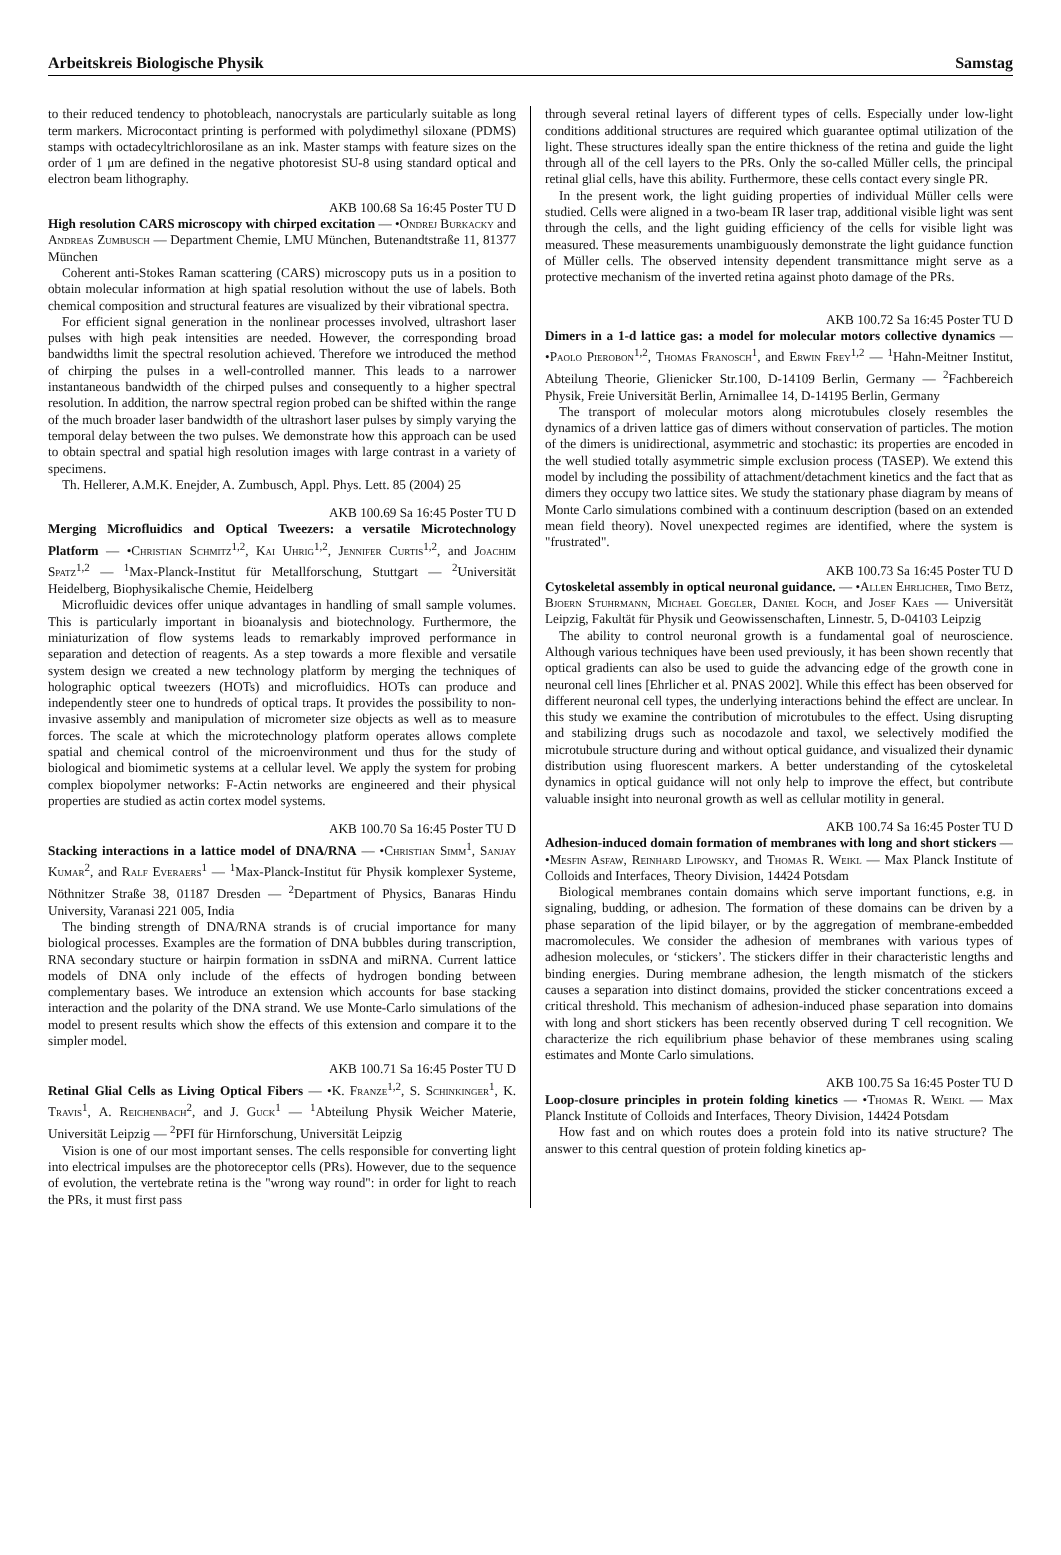Arbeitskreis Biologische Physik Samstag
to their reduced tendency to photobleach, nanocrystals are particularly suitable as long term markers. Microcontact printing is performed with polydimethyl siloxane (PDMS) stamps with octadecyltrichlorosilane as an ink. Master stamps with feature sizes on the order of 1 μm are defined in the negative photoresist SU-8 using standard optical and electron beam lithography.
AKB 100.68 Sa 16:45 Poster TU D
High resolution CARS microscopy with chirped excitation — •Ondrej Burkacky and Andreas Zumbusch — Department Chemie, LMU München, Butenandtstraße 11, 81377 München
Coherent anti-Stokes Raman scattering (CARS) microscopy puts us in a position to obtain molecular information at high spatial resolution without the use of labels. Both chemical composition and structural features are visualized by their vibrational spectra.
For efficient signal generation in the nonlinear processes involved, ultrashort laser pulses with high peak intensities are needed. However, the corresponding broad bandwidths limit the spectral resolution achieved. Therefore we introduced the method of chirping the pulses in a well-controlled manner. This leads to a narrower instantaneous bandwidth of the chirped pulses and consequently to a higher spectral resolution. In addition, the narrow spectral region probed can be shifted within the range of the much broader laser bandwidth of the ultrashort laser pulses by simply varying the temporal delay between the two pulses. We demonstrate how this approach can be used to obtain spectral and spatial high resolution images with large contrast in a variety of specimens.
Th. Hellerer, A.M.K. Enejder, A. Zumbusch, Appl. Phys. Lett. 85 (2004) 25
AKB 100.69 Sa 16:45 Poster TU D
Merging Microfluidics and Optical Tweezers: a versatile Microtechnology Platform — •Christian Schmitz<sup>1,2</sup>, Kai Uhrig<sup>1,2</sup>, Jennifer Curtis<sup>1,2</sup>, and Joachim Spatz<sup>1,2</sup> — <sup>1</sup>Max-Planck-Institut für Metallforschung, Stuttgart — <sup>2</sup>Universität Heidelberg, Biophysikalische Chemie, Heidelberg
Microfluidic devices offer unique advantages in handling of small sample volumes. This is particularly important in bioanalysis and biotechnology. Furthermore, the miniaturization of flow systems leads to remarkably improved performance in separation and detection of reagents. As a step towards a more flexible and versatile system design we created a new technology platform by merging the techniques of holographic optical tweezers (HOTs) and microfluidics. HOTs can produce and independently steer one to hundreds of optical traps. It provides the possibility to non-invasive assembly and manipulation of micrometer size objects as well as to measure forces. The scale at which the microtechnology platform operates allows complete spatial and chemical control of the microenvironment und thus for the study of biological and biomimetic systems at a cellular level. We apply the system for probing complex biopolymer networks: F-Actin networks are engineered and their physical properties are studied as actin cortex model systems.
AKB 100.70 Sa 16:45 Poster TU D
Stacking interactions in a lattice model of DNA/RNA — •Christian Simm<sup>1</sup>, Sanjay Kumar<sup>2</sup>, and Ralf Everaers<sup>1</sup> — <sup>1</sup>Max-Planck-Institut für Physik komplexer Systeme, Nöthnitzer Straße 38, 01187 Dresden — <sup>2</sup>Department of Physics, Banaras Hindu University, Varanasi 221 005, India
The binding strength of DNA/RNA strands is of crucial importance for many biological processes. Examples are the formation of DNA bubbles during transcription, RNA secondary stucture or hairpin formation in ssDNA and miRNA. Current lattice models of DNA only include of the effects of hydrogen bonding between complementary bases. We introduce an extension which accounts for base stacking interaction and the polarity of the DNA strand. We use Monte-Carlo simulations of the model to present results which show the effects of this extension and compare it to the simpler model.
AKB 100.71 Sa 16:45 Poster TU D
Retinal Glial Cells as Living Optical Fibers — •K. Franze<sup>1,2</sup>, S. Schinkinger<sup>1</sup>, K. Travis<sup>1</sup>, A. Reichenbach<sup>2</sup>, and J. Guck<sup>1</sup> — <sup>1</sup>Abteilung Physik Weicher Materie, Universität Leipzig — <sup>2</sup>PFI für Hirnforschung, Universität Leipzig
Vision is one of our most important senses. The cells responsible for converting light into electrical impulses are the photoreceptor cells (PRs). However, due to the sequence of evolution, the vertebrate retina is the "wrong way round": in order for light to reach the PRs, it must first pass
through several retinal layers of different types of cells. Especially under low-light conditions additional structures are required which guarantee optimal utilization of the light. These structures ideally span the entire thickness of the retina and guide the light through all of the cell layers to the PRs. Only the so-called Müller cells, the principal retinal glial cells, have this ability. Furthermore, these cells contact every single PR.
In the present work, the light guiding properties of individual Müller cells were studied. Cells were aligned in a two-beam IR laser trap, additional visible light was sent through the cells, and the light guiding efficiency of the cells for visible light was measured. These measurements unambiguously demonstrate the light guidance function of Müller cells. The observed intensity dependent transmittance might serve as a protective mechanism of the inverted retina against photo damage of the PRs.
AKB 100.72 Sa 16:45 Poster TU D
Dimers in a 1-d lattice gas: a model for molecular motors collective dynamics — •Paolo Pierobon<sup>1,2</sup>, Thomas Franosch<sup>1</sup>, and Erwin Frey<sup>1,2</sup> — <sup>1</sup>Hahn-Meitner Institut, Abteilung Theorie, Glienicker Str.100, D-14109 Berlin, Germany — <sup>2</sup>Fachbereich Physik, Freie Universität Berlin, Arnimallee 14, D-14195 Berlin, Germany
The transport of molecular motors along microtubules closely resembles the dynamics of a driven lattice gas of dimers without conservation of particles. The motion of the dimers is unidirectional, asymmetric and stochastic: its properties are encoded in the well studied totally asymmetric simple exclusion process (TASEP). We extend this model by including the possibility of attachment/detachment kinetics and the fact that as dimers they occupy two lattice sites. We study the stationary phase diagram by means of Monte Carlo simulations combined with a continuum description (based on an extended mean field theory). Novel unexpected regimes are identified, where the system is "frustrated".
AKB 100.73 Sa 16:45 Poster TU D
Cytoskeletal assembly in optical neuronal guidance. — •Allen Ehrlicher, Timo Betz, Bjoern Stuhrmann, Michael Goegler, Daniel Koch, and Josef Kaes — Universität Leipzig, Fakultät für Physik und Geowissenschaften, Linnestr. 5, D-04103 Leipzig
The ability to control neuronal growth is a fundamental goal of neuroscience. Although various techniques have been used previously, it has been shown recently that optical gradients can also be used to guide the advancing edge of the growth cone in neuronal cell lines [Ehrlicher et al. PNAS 2002]. While this effect has been observed for different neuronal cell types, the underlying interactions behind the effect are unclear. In this study we examine the contribution of microtubules to the effect. Using disrupting and stabilizing drugs such as nocodazole and taxol, we selectively modified the microtubule structure during and without optical guidance, and visualized their dynamic distribution using fluorescent markers. A better understanding of the cytoskeletal dynamics in optical guidance will not only help to improve the effect, but contribute valuable insight into neuronal growth as well as cellular motility in general.
AKB 100.74 Sa 16:45 Poster TU D
Adhesion-induced domain formation of membranes with long and short stickers — •Mesfin Asfaw, Reinhard Lipowsky, and Thomas R. Weikl — Max Planck Institute of Colloids and Interfaces, Theory Division, 14424 Potsdam
Biological membranes contain domains which serve important functions, e.g. in signaling, budding, or adhesion. The formation of these domains can be driven by a phase separation of the lipid bilayer, or by the aggregation of membrane-embedded macromolecules. We consider the adhesion of membranes with various types of adhesion molecules, or ‘stickers’. The stickers differ in their characteristic lengths and binding energies. During membrane adhesion, the length mismatch of the stickers causes a separation into distinct domains, provided the sticker concentrations exceed a critical threshold. This mechanism of adhesion-induced phase separation into domains with long and short stickers has been recently observed during T cell recognition. We characterize the rich equilibrium phase behavior of these membranes using scaling estimates and Monte Carlo simulations.
AKB 100.75 Sa 16:45 Poster TU D
Loop-closure principles in protein folding kinetics — •Thomas R. Weikl — Max Planck Institute of Colloids and Interfaces, Theory Division, 14424 Potsdam
How fast and on which routes does a protein fold into its native structure? The answer to this central question of protein folding kinetics ap-